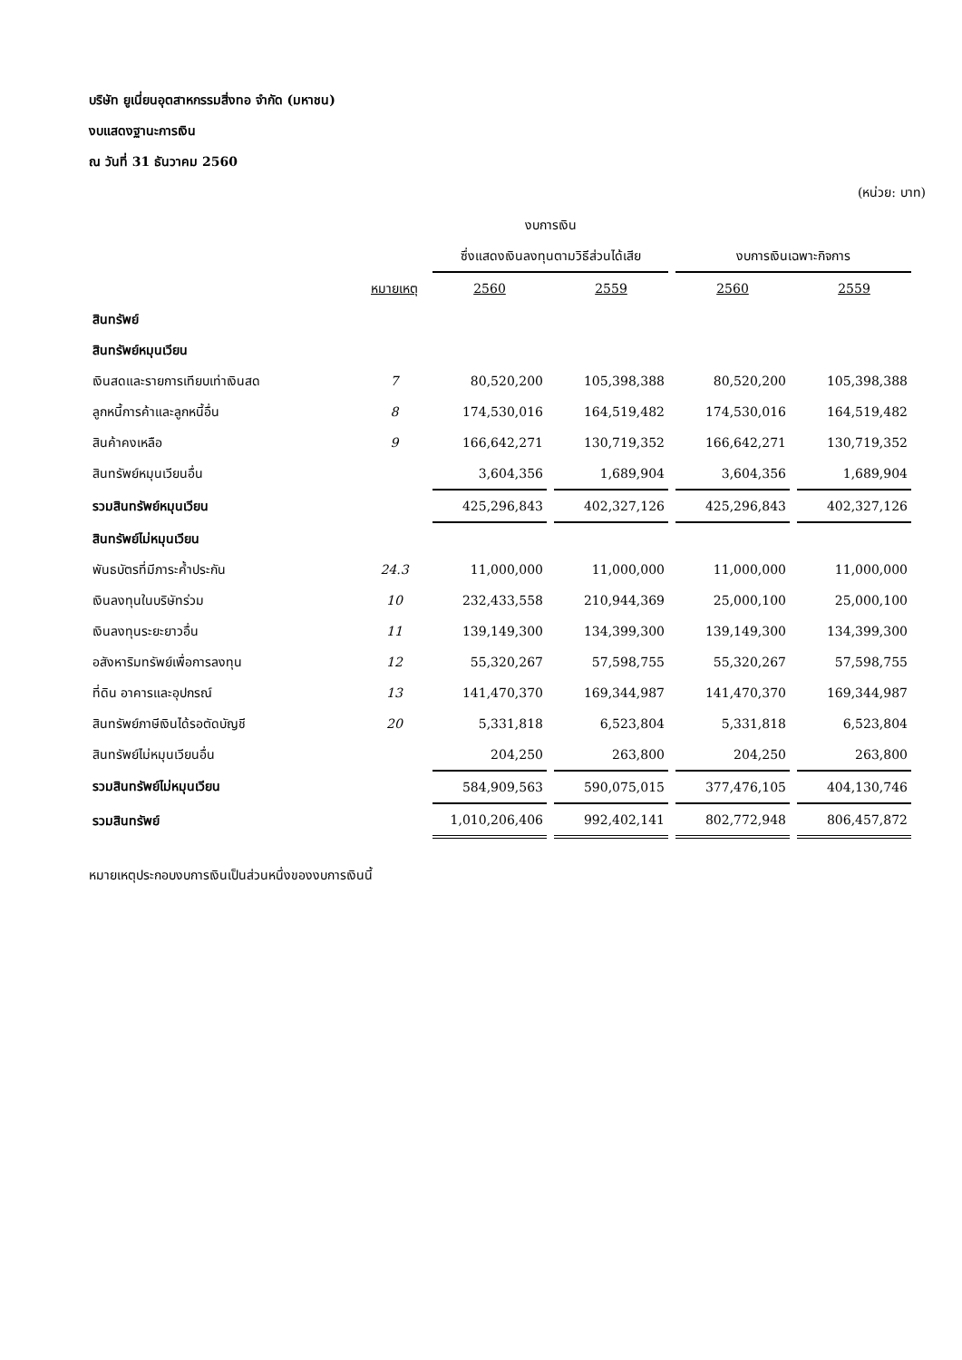บริษัท ยูเนี่ยนอุตสาหกรรมสิ่งทอ จำกัด (มหาชน)
งบแสดงฐานะการเงิน
ณ วันที่ 31 ธันวาคม 2560
(หน่วย: บาท)
| | | งบการเงิน | | | |
| --- | --- | --- | --- | --- | --- |
| | | ซึ่งแสดงเงินลงทุนตามวิธีส่วนได้เสีย | | งบการเงินเฉพาะกิจการ | |
| | หมายเหตุ | 2560 | 2559 | 2560 | 2559 |
| สินทรัพย์ | | | | | |
| สินทรัพย์หมุนเวียน | | | | | |
| เงินสดและรายการเทียบเท่าเงินสด | 7 | 80,520,200 | 105,398,388 | 80,520,200 | 105,398,388 |
| ลูกหนี้การค้าและลูกหนี้อื่น | 8 | 174,530,016 | 164,519,482 | 174,530,016 | 164,519,482 |
| สินค้าคงเหลือ | 9 | 166,642,271 | 130,719,352 | 166,642,271 | 130,719,352 |
| สินทรัพย์หมุนเวียนอื่น | | 3,604,356 | 1,689,904 | 3,604,356 | 1,689,904 |
| รวมสินทรัพย์หมุนเวียน | | 425,296,843 | 402,327,126 | 425,296,843 | 402,327,126 |
| สินทรัพย์ไม่หมุนเวียน | | | | | |
| พันธบัตรที่มีภาระค้ำประกัน | 24.3 | 11,000,000 | 11,000,000 | 11,000,000 | 11,000,000 |
| เงินลงทุนในบริษัทร่วม | 10 | 232,433,558 | 210,944,369 | 25,000,100 | 25,000,100 |
| เงินลงทุนระยะยาวอื่น | 11 | 139,149,300 | 134,399,300 | 139,149,300 | 134,399,300 |
| อสังหาริมทรัพย์เพื่อการลงทุน | 12 | 55,320,267 | 57,598,755 | 55,320,267 | 57,598,755 |
| ที่ดิน อาคารและอุปกรณ์ | 13 | 141,470,370 | 169,344,987 | 141,470,370 | 169,344,987 |
| สินทรัพย์ภาษีเงินได้รอตัดบัญชี | 20 | 5,331,818 | 6,523,804 | 5,331,818 | 6,523,804 |
| สินทรัพย์ไม่หมุนเวียนอื่น | | 204,250 | 263,800 | 204,250 | 263,800 |
| รวมสินทรัพย์ไม่หมุนเวียน | | 584,909,563 | 590,075,015 | 377,476,105 | 404,130,746 |
| รวมสินทรัพย์ | | 1,010,206,406 | 992,402,141 | 802,772,948 | 806,457,872 |
หมายเหตุประกอบงบการเงินเป็นส่วนหนึ่งของงบการเงินนี้